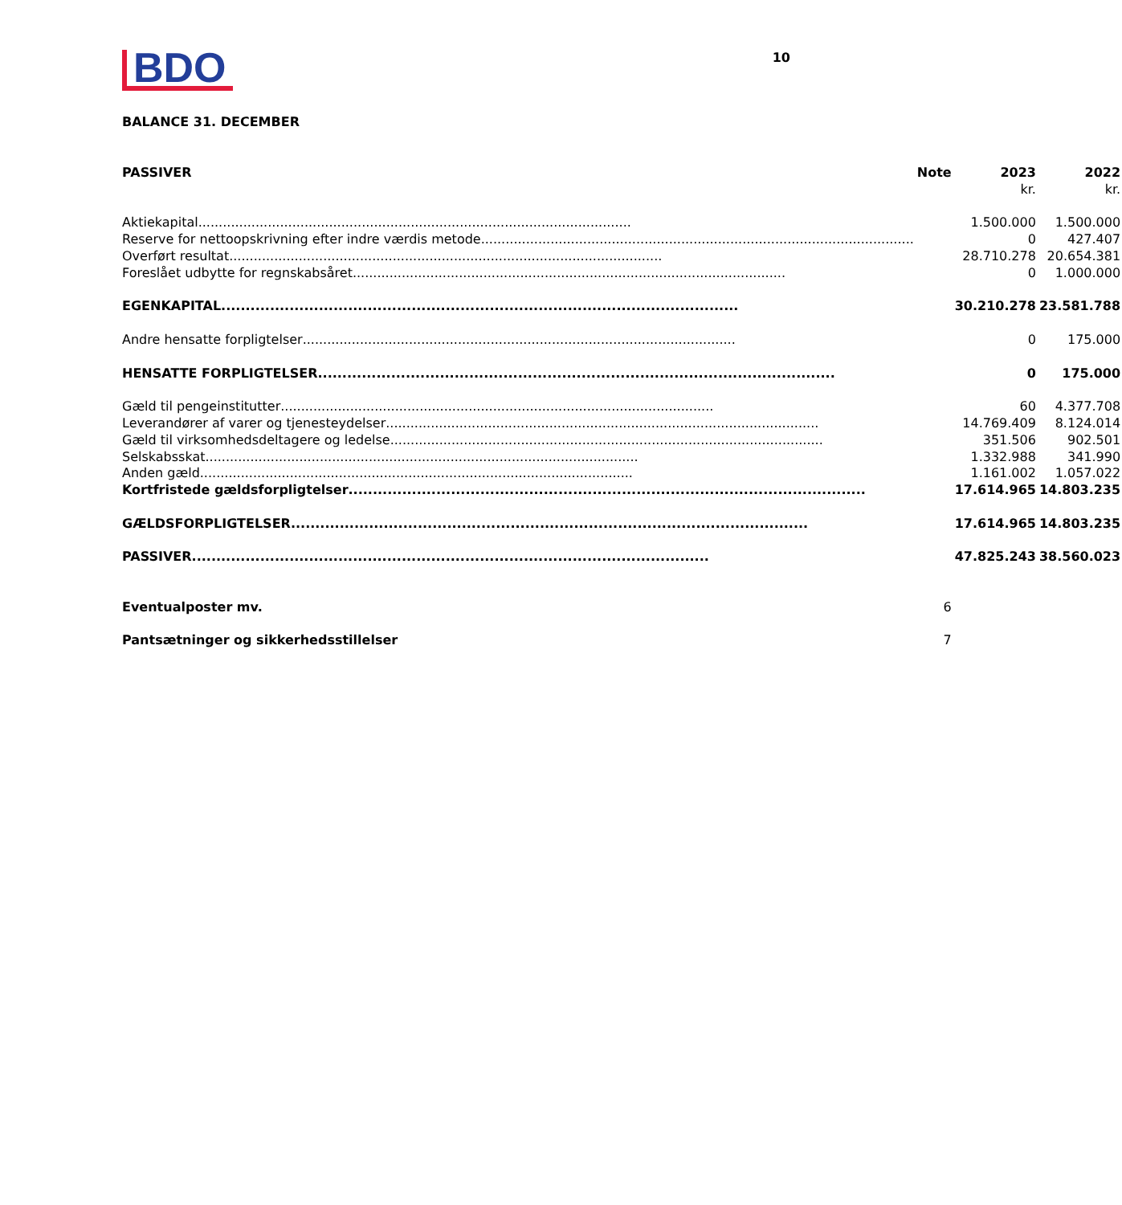BDO
10
BALANCE 31. DECEMBER
| PASSIVER | Note | 2023 | 2022 |
| --- | --- | --- | --- |
| | | kr. | kr. |
| Aktiekapital | | 1.500.000 | 1.500.000 |
| Reserve for nettoopskrivning efter indre værdis metode | | 0 | 427.407 |
| Overført resultat | | 28.710.278 | 20.654.381 |
| Foreslået udbytte for regnskabsåret | | 0 | 1.000.000 |
| EGENKAPITAL | | 30.210.278 | 23.581.788 |
| Andre hensatte forpligtelser | | 0 | 175.000 |
| HENSATTE FORPLIGTELSER | | 0 | 175.000 |
| Gæld til pengeinstitutter | | 60 | 4.377.708 |
| Leverandører af varer og tjenesteydelser | | 14.769.409 | 8.124.014 |
| Gæld til virksomhedsdeltagere og ledelse | | 351.506 | 902.501 |
| Selskabsskat | | 1.332.988 | 341.990 |
| Anden gæld | | 1.161.002 | 1.057.022 |
| Kortfristede gældsforpligtelser | | 17.614.965 | 14.803.235 |
| GÆLDSFORPLIGTELSER | | 17.614.965 | 14.803.235 |
| PASSIVER | | 47.825.243 | 38.560.023 |
| Eventualposter mv. | 6 | | |
| Pantsætninger og sikkerhedsstillelser | 7 | | |